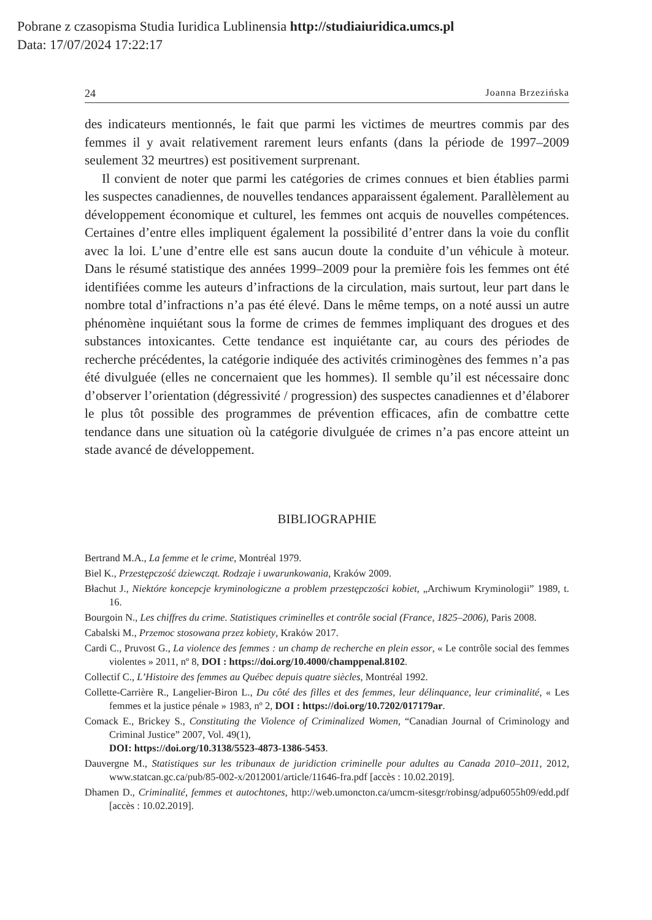Pobrane z czasopisma Studia Iuridica Lublinensia http://studiaiuridica.umcs.pl
Data: 17/07/2024 17:22:17
24 Joanna Brzezińska
des indicateurs mentionnés, le fait que parmi les victimes de meurtres commis par des femmes il y avait relativement rarement leurs enfants (dans la période de 1997–2009 seulement 32 meurtres) est positivement surprenant.
Il convient de noter que parmi les catégories de crimes connues et bien établies parmi les suspectes canadiennes, de nouvelles tendances apparaissent également. Parallèlement au développement économique et culturel, les femmes ont acquis de nouvelles compétences. Certaines d’entre elles impliquent également la possibilité d’entrer dans la voie du conflit avec la loi. L’une d’entre elle est sans aucun doute la conduite d’un véhicule à moteur. Dans le résumé statistique des années 1999–2009 pour la première fois les femmes ont été identifiées comme les auteurs d’infractions de la circulation, mais surtout, leur part dans le nombre total d’infractions n’a pas été élevé. Dans le même temps, on a noté aussi un autre phénomène inquiétant sous la forme de crimes de femmes impliquant des drogues et des substances intoxicantes. Cette tendance est inquiétante car, au cours des périodes de recherche précédentes, la catégorie indiquée des activités criminogènes des femmes n’a pas été divulguée (elles ne concernaient que les hommes). Il semble qu’il est nécessaire donc d’observer l’orientation (dégressivité / progression) des suspectes canadiennes et d’élaborer le plus tôt possible des programmes de prévention efficaces, afin de combattre cette tendance dans une situation où la catégorie divulguée de crimes n’a pas encore atteint un stade avancé de développement.
BIBLIOGRAPHIE
Bertrand M.A., La femme et le crime, Montréal 1979.
Biel K., Przestępczość dziewcząt. Rodzaje i uwarunkowania, Kraków 2009.
Błachut J., Niektóre koncepcje kryminologiczne a problem przestępczości kobiet, „Archiwum Kryminologii” 1989, t. 16.
Bourgoin N., Les chiffres du crime. Statistiques criminelles et contrôle social (France, 1825–2006), Paris 2008.
Cabalski M., Przemoc stosowana przez kobiety, Kraków 2017.
Cardi C., Pruvost G., La violence des femmes : un champ de recherche en plein essor, « Le contrôle social des femmes violentes » 2011, nº 8, DOI : https://doi.org/10.4000/champpenal.8102.
Collectif C., L’Histoire des femmes au Québec depuis quatre siècles, Montréal 1992.
Collette-Carrière R., Langelier-Biron L., Du côté des filles et des femmes, leur délinquance, leur criminalité, « Les femmes et la justice pénale » 1983, nº 2, DOI : https://doi.org/10.7202/017179ar.
Comack E., Brickey S., Constituting the Violence of Criminalized Women, “Canadian Journal of Criminology and Criminal Justice” 2007, Vol. 49(1),
DOI: https://doi.org/10.3138/5523-4873-1386-5453.
Dauvergne M., Statistiques sur les tribunaux de juridiction criminelle pour adultes au Canada 2010–2011, 2012, www.statcan.gc.ca/pub/85-002-x/2012001/article/11646-fra.pdf [accès : 10.02.2019].
Dhamen D., Criminalité, femmes et autochtones, http://web.umoncton.ca/umcm-sitesgr/robinsg/adpu6055h09/edd.pdf [accès : 10.02.2019].